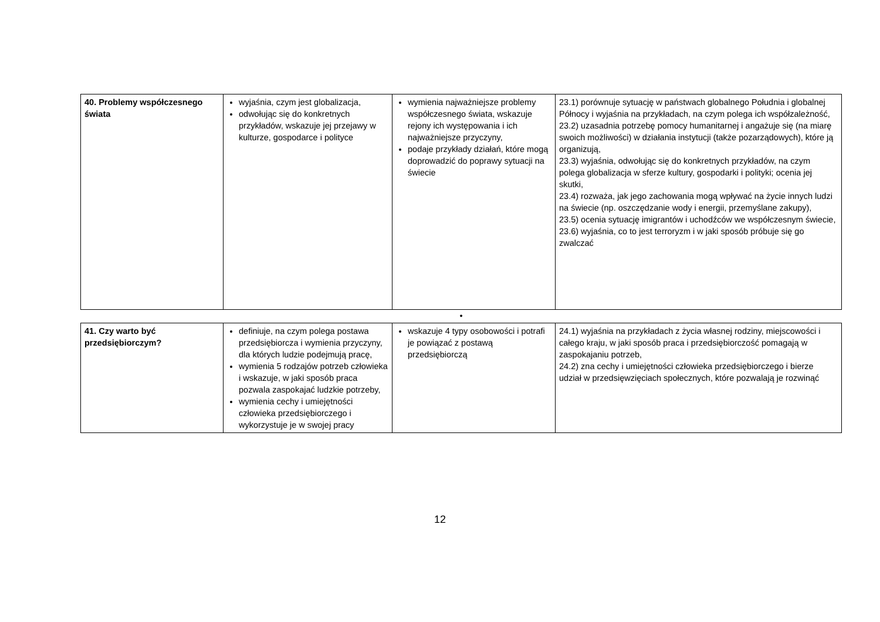| 40. Problemy współczesnego świata | wyjaśnia, czym jest globalizacja, odwołując się do konkretnych przykładów, wskazuje jej przejawy w kulturze, gospodarce i polityce | wymienia najważniejsze problemy współczesnego świata, wskazuje rejony ich występowania i ich najważniejsze przyczyny, podaje przykłady działań, które mogą doprowadzić do poprawy sytuacji na świecie | 23.1) porównuje sytuację w państwach globalnego Południa i globalnej Północy i wyjaśnia na przykładach, na czym polega ich współzależność, 23.2) uzasadnia potrzebę pomocy humanitarnej i angażuje się (na miarę swoich możliwości) w działania instytucji (także pozarządowych), które ją organizują, 23.3) wyjaśnia, odwołując się do konkretnych przykładów, na czym polega globalizacja w sferze kultury, gospodarki i polityki; ocenia jej skutki, 23.4) rozważa, jak jego zachowania mogą wpływać na życie innych ludzi na świecie (np. oszczędzanie wody i energii, przemyślane zakupy), 23.5) ocenia sytuację imigrantów i uchodźców we współczesnym świecie, 23.6) wyjaśnia, co to jest terroryzm i w jaki sposób próbuje się go zwalczać |
| • | | | |
| 41. Czy warto być przedsiębiorczym? | definiuje, na czym polega postawa przedsiębiorcza i wymienia przyczyny, dla których ludzie podejmują pracę, wymienia 5 rodzajów potrzeb człowieka i wskazuje, w jaki sposób praca pozwala zaspokajać ludzkie potrzeby, wymienia cechy i umiejętności człowieka przedsiębiorczego i wykorzystuje je w swojej pracy | wskazuje 4 typy osobowości i potrafi je powiązać z postawą przedsiębiorczą | 24.1) wyjaśnia na przykładach z życia własnej rodziny, miejscowości i całego kraju, w jaki sposób praca i przedsiębiorczość pomagają w zaspokajaniu potrzeb, 24.2) zna cechy i umiejętności człowieka przedsiębiorczego i bierze udział w przedsięwzięciach społecznych, które pozwalają je rozwinąć |
12